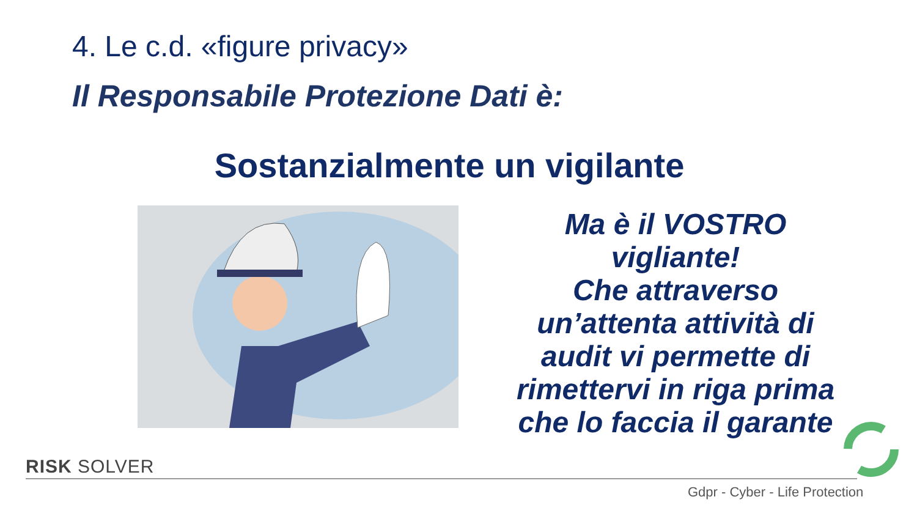4. Le c.d. «figure privacy»
Il Responsabile Protezione Dati è:
Sostanzialmente un vigilante
Ma è il VOSTRO vigliante!
Che attraverso un’attenta attività di audit vi permette di rimettervi in riga prima che lo faccia il garante
RISK SOLVER
Gdpr - Cyber - Life Protection